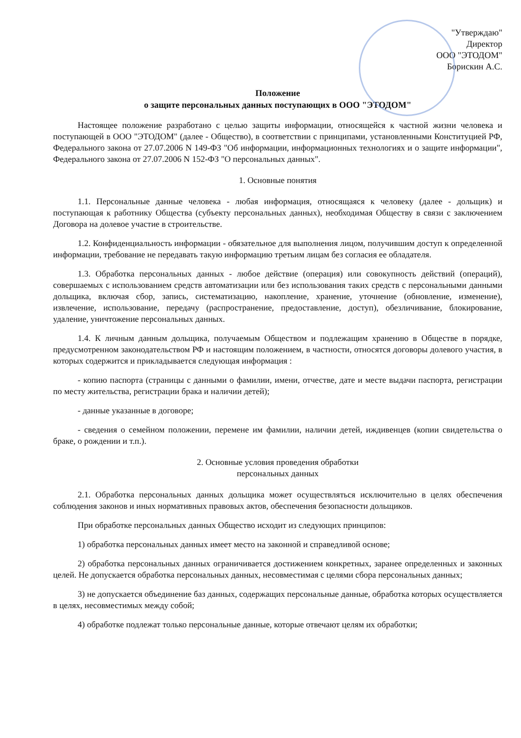"Утверждаю"
Директор
ООО "ЭТОДОМ"
Борискин А.С.
Положение
о защите персональных данных поступающих в ООО "ЭТОДОМ"
Настоящее положение разработано с целью защиты информации, относящейся к частной жизни человека и поступающей в ООО "ЭТОДОМ" (далее - Общество), в соответствии с принципами, установленными Конституцией РФ, Федерального закона от 27.07.2006 N 149-ФЗ "Об информации, информационных технологиях и о защите информации", Федерального закона от 27.07.2006 N 152-ФЗ "О персональных данных".
1. Основные понятия
1.1. Персональные данные человека - любая информация, относящаяся к человеку (далее - дольщик) и поступающая к работнику Общества (субъекту персональных данных), необходимая Обществу в связи с заключением Договора на долевое участие в строительстве.
1.2. Конфиденциальность информации - обязательное для выполнения лицом, получившим доступ к определенной информации, требование не передавать такую информацию третьим лицам без согласия ее обладателя.
1.3. Обработка персональных данных - любое действие (операция) или совокупность действий (операций), совершаемых с использованием средств автоматизации или без использования таких средств с персональными данными дольщика, включая сбор, запись, систематизацию, накопление, хранение, уточнение (обновление, изменение), извлечение, использование, передачу (распространение, предоставление, доступ), обезличивание, блокирование, удаление, уничтожение персональных данных.
1.4. К личным данным дольщика, получаемым Обществом и подлежащим хранению в Обществе в порядке, предусмотренном законодательством РФ и настоящим положением, в частности, относятся договоры долевого участия, в которых содержится и прикладывается следующая информация :
- копию паспорта (страницы с данными о фамилии, имени, отчестве, дате и месте выдачи паспорта, регистрации по месту жительства, регистрации брака и наличии детей);
- данные указанные в договоре;
- сведения о семейном положении, перемене им фамилии, наличии детей, иждивенцев (копии свидетельства о браке, о рождении и т.п.).
2. Основные условия проведения обработки
персональных данных
2.1. Обработка персональных данных дольщика может осуществляться исключительно в целях обеспечения соблюдения законов и иных нормативных правовых актов, обеспечения безопасности дольщиков.
При обработке персональных данных Общество исходит из следующих принципов:
1) обработка персональных данных имеет место на законной и справедливой основе;
2) обработка персональных данных ограничивается достижением конкретных, заранее определенных и законных целей. Не допускается обработка персональных данных, несовместимая с целями сбора персональных данных;
3) не допускается объединение баз данных, содержащих персональные данные, обработка которых осуществляется в целях, несовместимых между собой;
4) обработке подлежат только персональные данные, которые отвечают целям их обработки;